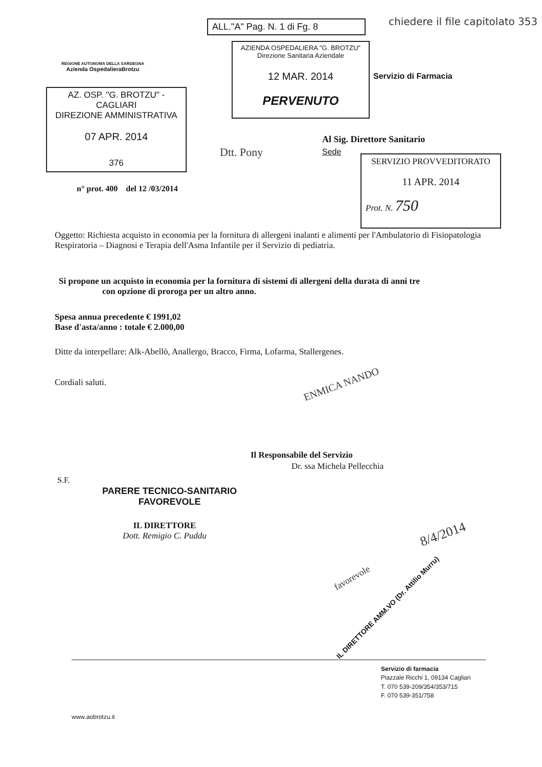ALL."A" Pag. N. 1 di Fg. 8
chiedere il file capitolato 353
REGIONE AUTONOMA DELLA SARDEGNA
Azienda OspedalieraBrotzu
AZIENDA OSPEDALIERA "G. BROTZU"
Direzione Sanitaria Aziendale
12 MAR. 2014
PERVENUTO
Servizio di Farmacia
AZ. OSP. "G. BROTZU" - CAGLIARI
DIREZIONE AMMINISTRATIVA
07 APR. 2014
376
Al Sig. Direttore Sanitario
Sede
Dtt. Pony
SERVIZIO PROVVEDITORATO
11 APR. 2014
Prot. N. 750
n° prot. 400 del 12 /03/2014
Oggetto: Richiesta acquisto in economia per la fornitura di allergeni inalanti e alimenti per l'Ambulatorio di Fisiopatologia Respiratoria – Diagnosi e Terapia dell'Asma Infantile per il Servizio di pediatria.
Si propone un acquisto in economia per la fornitura di sistemi di allergeni della durata di anni tre
con opzione di proroga per un altro anno.
Spesa annua precedente € 1991,02
Base d'asta/anno : totale € 2.000,00
Ditte da interpellare: Alk-Abellò, Anallergo, Bracco, Firma, Lofarma, Stallergenes.
Cordiali saluti.
ENMICA NANDO
Il Responsabile del Servizio
Dr. ssa Michela Pellecchia
S.F.
PARERE TECNICO-SANITARIO
FAVOREVOLE
IL DIRETTORE
Dott. Remigio C. Puddu
8/4/2014
IL DIRETTORE AMM.VO (Dr. Attilio Murru)
favorevole
Servizio di farmacia
Piazzale Ricchi 1, 09134 Cagliari
T. 070 539-209/354/353/715
F. 070 539-351/758
www.aobrotzu.it